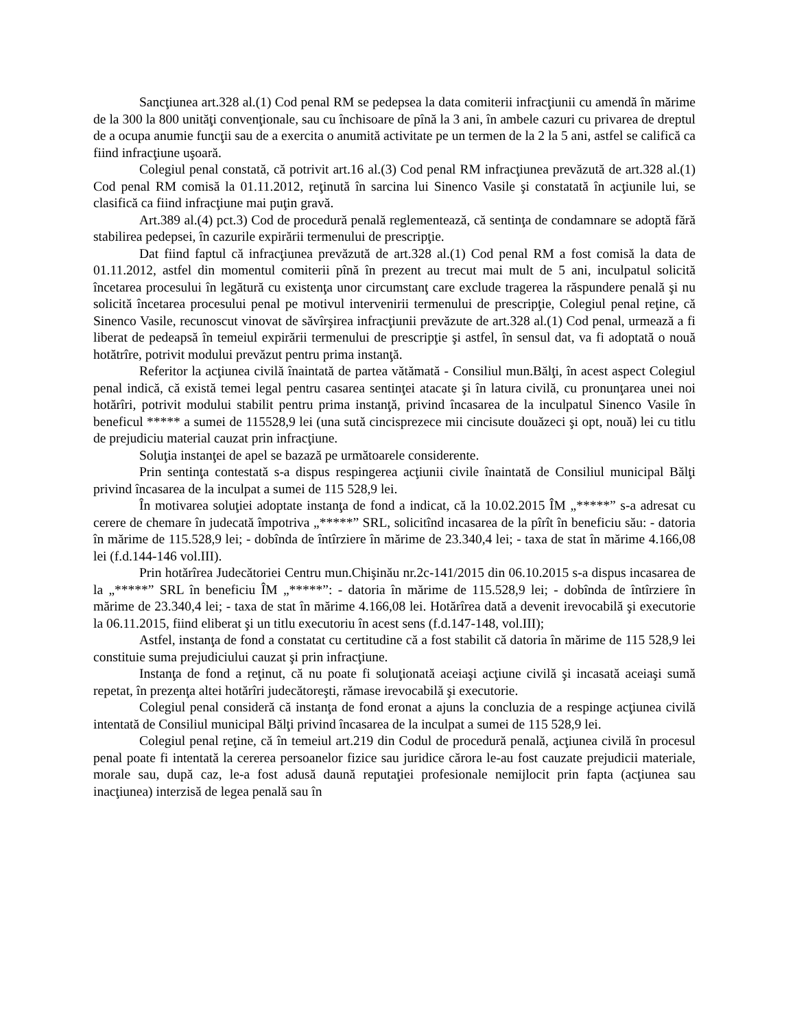Sancţiunea art.328 al.(1) Cod penal RM se pedepsea la data comiterii infracţiunii cu amendă în mărime de la 300 la 800 unităţi convenţionale, sau cu închisoare de pînă la 3 ani, în ambele cazuri cu privarea de dreptul de a ocupa anumie funcţii sau de a exercita o anumită activitate pe un termen de la 2 la 5 ani, astfel se califică ca fiind infracţiune uşoară.
Colegiul penal constată, că potrivit art.16 al.(3) Cod penal RM infracţiunea prevăzută de art.328 al.(1) Cod penal RM comisă la 01.11.2012, reţinută în sarcina lui Sinenco Vasile şi constatată în acţiunile lui, se clasifică ca fiind infracţiune mai puţin gravă.
Art.389 al.(4) pct.3) Cod de procedură penală reglementează, că sentinţa de condamnare se adoptă fără stabilirea pedepsei, în cazurile expirării termenului de prescripţie.
Dat fiind faptul că infracţiunea prevăzută de art.328 al.(1) Cod penal RM a fost comisă la data de 01.11.2012, astfel din momentul comiterii pînă în prezent au trecut mai mult de 5 ani, inculpatul solicită încetarea procesului în legătură cu existenţa unor circumstanţ care exclude tragerea la răspundere penală şi nu solicită încetarea procesului penal pe motivul intervenirii termenului de prescripţie, Colegiul penal reţine, că Sinenco Vasile, recunoscut vinovat de săvîrşirea infracţiunii prevăzute de art.328 al.(1) Cod penal, urmează a fi liberat de pedeapsă în temeiul expirării termenului de prescripţie şi astfel, în sensul dat, va fi adoptată o nouă hotătrîre, potrivit modului prevăzut pentru prima instanţă.
Referitor la acţiunea civilă înaintată de partea vătămată - Consiliul mun.Bălţi, în acest aspect Colegiul penal indică, că există temei legal pentru casarea sentinţei atacate şi în latura civilă, cu pronunţarea unei noi hotărîri, potrivit modului stabilit pentru prima instanţă, privind încasarea de la inculpatul Sinenco Vasile în beneficul ***** a sumei de 115528,9 lei (una sută cincisprezece mii cincisute douăzeci şi opt, nouă) lei cu titlu de prejudiciu material cauzat prin infracţiune.
Soluţia instanţei de apel se bazază pe următoarele considerente.
Prin sentinţa contestată s-a dispus respingerea acţiunii civile înaintată de Consiliul municipal Bălţi privind încasarea de la inculpat a sumei de 115 528,9 lei.
În motivarea soluţiei adoptate instanţa de fond a indicat, că la 10.02.2015 ÎM „*****” s-a adresat cu cerere de chemare în judecată împotriva „*****” SRL, solicitînd incasarea de la pîrît în beneficiu său: - datoria în mărime de 115.528,9 lei; - dobînda de întîrziere în mărime de 23.340,4 lei; - taxa de stat în mărime 4.166,08 lei (f.d.144-146 vol.III).
Prin hotărîrea Judecătoriei Centru mun.Chişinău nr.2c-141/2015 din 06.10.2015 s-a dispus incasarea de la „*****” SRL în beneficiu ÎM „*****”: - datoria în mărime de 115.528,9 lei; - dobînda de întîrziere în mărime de 23.340,4 lei; - taxa de stat în mărime 4.166,08 lei. Hotărîrea dată a devenit irevocabilă şi executorie la 06.11.2015, fiind eliberat şi un titlu executoriu în acest sens (f.d.147-148, vol.III);
Astfel, instanţa de fond a constatat cu certitudine că a fost stabilit că datoria în mărime de 115 528,9 lei constituie suma prejudiciului cauzat şi prin infracţiune.
Instanţa de fond a reţinut, că nu poate fi soluţionată aceiaşi acţiune civilă şi incasată aceiaşi sumă repetat, în prezenţa altei hotărîri judecătoreşti, rămase irevocabilă şi executorie.
Colegiul penal consideră că instanţa de fond eronat a ajuns la concluzia de a respinge acţiunea civilă intentată de Consiliul municipal Bălţi privind încasarea de la inculpat a sumei de 115 528,9 lei.
Colegiul penal reţine, că în temeiul art.219 din Codul de procedură penală, acţiunea civilă în procesul penal poate fi intentată la cererea persoanelor fizice sau juridice cărora le-au fost cauzate prejudicii materiale, morale sau, după caz, le-a fost adusă daună reputaţiei profesionale nemijlocit prin fapta (acţiunea sau inacţiunea) interzisă de legea penală sau în